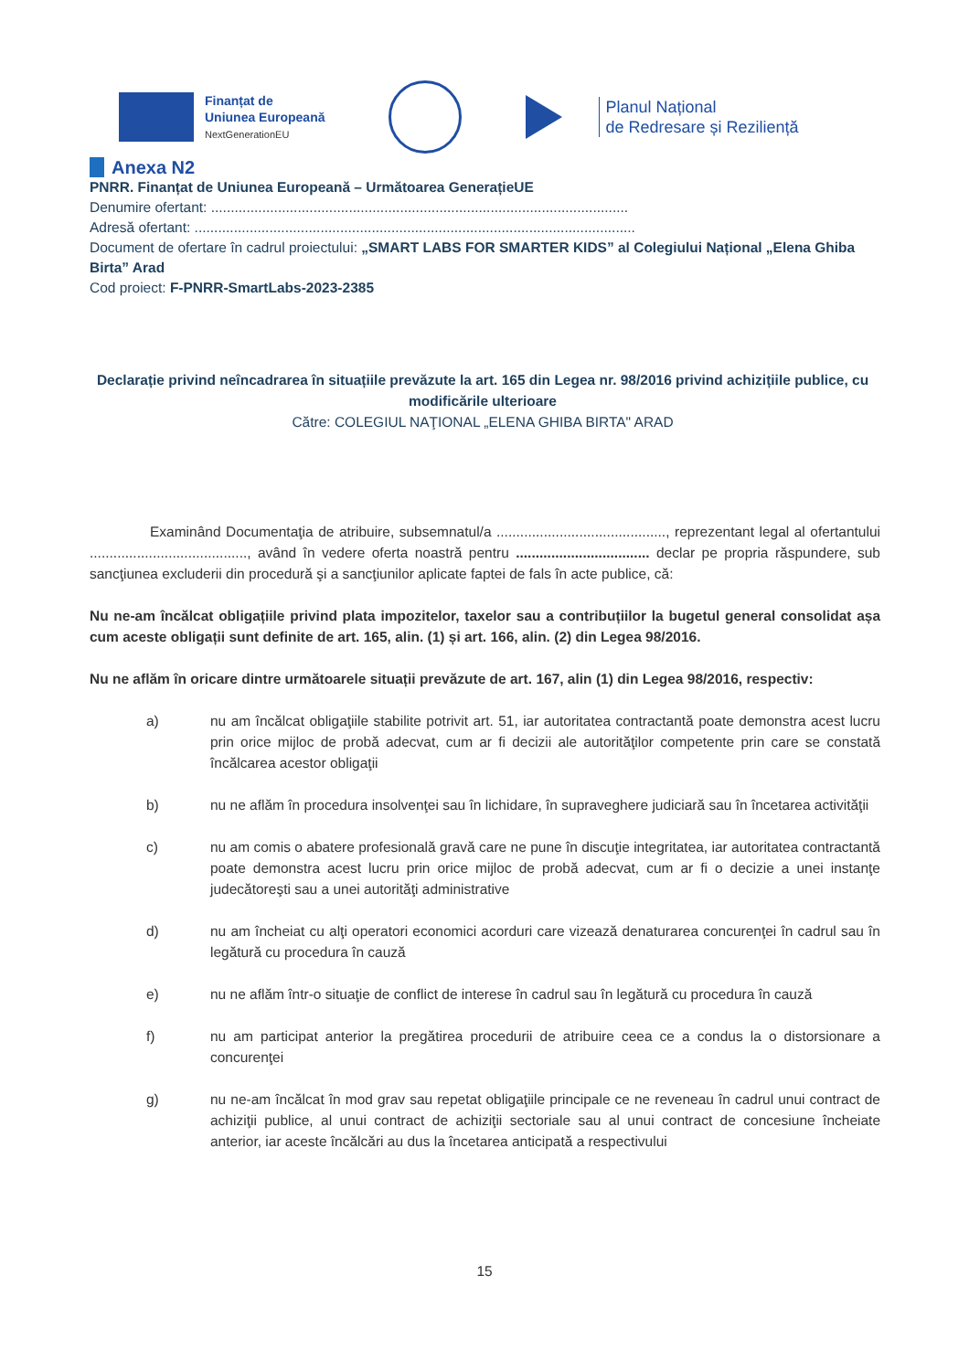Finanțat de
Uniunea Europeană
NextGenerationEU
Planul Național
de Redresare și Reziliență
Anexa N2
PNRR. Finanțat de Uniunea Europeană – Următoarea GenerațieUE
Denumire ofertant: ..........................................................................................................
Adresă ofertant: ................................................................................................................
Document de ofertare în cadrul proiectului: „SMART LABS FOR SMARTER KIDS” al Colegiului Național „Elena Ghiba Birta” Arad
Cod proiect: F-PNRR-SmartLabs-2023-2385
Declarație privind neîncadrarea în situațiile prevăzute la art. 165 din Legea nr. 98/2016 privind achizițiile publice, cu modificările ulterioare
Către: COLEGIUL NAŢIONAL „ELENA GHIBA BIRTA" ARAD
Examinând Documentaţia de atribuire, subsemnatul/a ..........................................., reprezentant legal al ofertantului ........................................, având în vedere oferta noastră pentru .................................. declar pe propria răspundere, sub sancţiunea excluderii din procedură şi a sancţiunilor aplicate faptei de fals în acte publice, că:
Nu ne-am încălcat obligațiile privind plata impozitelor, taxelor sau a contribuțiilor la bugetul general consolidat așa cum aceste obligații sunt definite de art. 165, alin. (1) și art. 166, alin. (2) din Legea 98/2016.
Nu ne aflăm în oricare dintre următoarele situații prevăzute de art. 167, alin (1) din Legea 98/2016, respectiv:
a) nu am încălcat obligaţiile stabilite potrivit art. 51, iar autoritatea contractantă poate demonstra acest lucru prin orice mijloc de probă adecvat, cum ar fi decizii ale autorităţilor competente prin care se constată încălcarea acestor obligaţii
b) nu ne aflăm în procedura insolvenţei sau în lichidare, în supraveghere judiciară sau în încetarea activităţii
c) nu am comis o abatere profesională gravă care ne pune în discuţie integritatea, iar autoritatea contractantă poate demonstra acest lucru prin orice mijloc de probă adecvat, cum ar fi o decizie a unei instanţe judecătoreşti sau a unei autorităţi administrative
d) nu am încheiat cu alţi operatori economici acorduri care vizează denaturarea concurenţei în cadrul sau în legătură cu procedura în cauză
e) nu ne aflăm într-o situaţie de conflict de interese în cadrul sau în legătură cu procedura în cauză
f) nu am participat anterior la pregătirea procedurii de atribuire ceea ce a condus la o distorsionare a concurenţei
g) nu ne-am încălcat în mod grav sau repetat obligaţiile principale ce ne reveneau în cadrul unui contract de achiziţii publice, al unui contract de achiziţii sectoriale sau al unui contract de concesiune încheiate anterior, iar aceste încălcări au dus la încetarea anticipată a respectivului
15